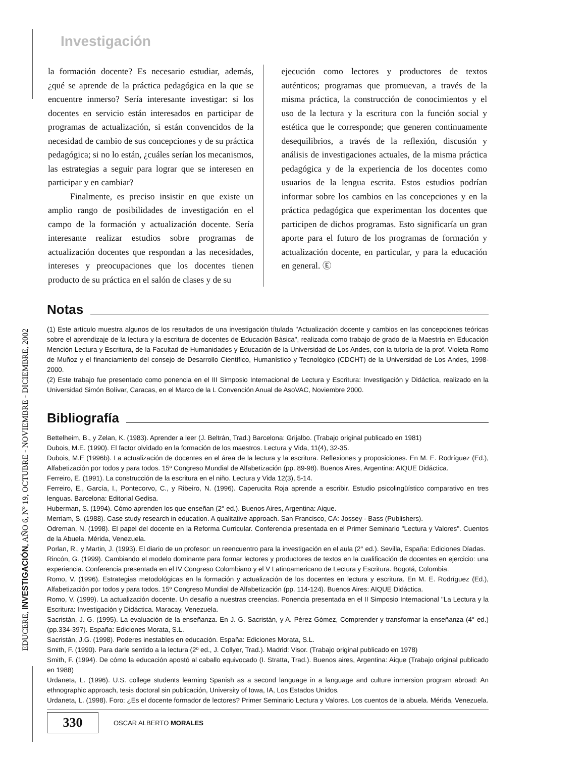EDUCERE, INVESTIGACIÓN, AÑO 6, Nº 19, OCTUBRE - NOVIEMBRE - DICIEMBRE, 2002
Investigación
la formación docente? Es necesario estudiar, además, ¿qué se aprende de la práctica pedagógica en la que se encuentre inmerso? Sería interesante investigar: si los docentes en servicio están interesados en participar de programas de actualización, si están convencidos de la necesidad de cambio de sus concepciones y de su práctica pedagógica; si no lo están, ¿cuáles serían los mecanismos, las estrategias a seguir para lograr que se interesen en participar y en cambiar?
Finalmente, es preciso insistir en que existe un amplio rango de posibilidades de investigación en el campo de la formación y actualización docente. Sería interesante realizar estudios sobre programas de actualización docentes que respondan a las necesidades, intereses y preocupaciones que los docentes tienen producto de su práctica en el salón de clases y de su
ejecución como lectores y productores de textos auténticos; programas que promuevan, a través de la misma práctica, la construcción de conocimientos y el uso de la lectura y la escritura con la función social y estética que le corresponde; que generen continuamente desequilibrios, a través de la reflexión, discusión y análisis de investigaciones actuales, de la misma práctica pedagógica y de la experiencia de los docentes como usuarios de la lengua escrita. Estos estudios podrían informar sobre los cambios en las concepciones y en la práctica pedagógica que experimentan los docentes que participen de dichos programas. Esto significaría un gran aporte para el futuro de los programas de formación y actualización docente, en particular, y para la educación en general. Ⓔ
Notas
(1) Este artículo muestra algunos de los resultados de una investigación títulada "Actualización docente y cambios en las concepciones teóricas sobre el aprendizaje de la lectura y la escritura de docentes de Educación Básica", realizada como trabajo de grado de la Maestría en Educación Mención Lectura y Escritura, de la Facultad de Humanidades y Educación de la Universidad de Los Andes, con la tutoría de la prof. Violeta Romo de Muñoz y el financiamiento del consejo de Desarrollo Científico, Humanístico y Tecnológico (CDCHT) de la Universidad de Los Andes, 1998-2000.
(2) Este trabajo fue presentado como ponencia en el III Simposio Internacional de Lectura y Escritura: Investigación y Didáctica, realizado en la Universidad Simón Bolívar, Caracas, en el Marco de la L Convención Anual de AsoVAC, Noviembre 2000.
Bibliografía
Bettelheim, B., y Zelan, K. (1983). Aprender a leer (J. Beltrán, Trad.) Barcelona: Grijalbo. (Trabajo original publicado en 1981)
Dubois, M.E. (1990). El factor olvidado en la formación de los maestros. Lectura y Vida, 11(4), 32-35.
Dubois, M.E (1996b). La actualización de docentes en el área de la lectura y la escritura. Reflexiones y proposiciones. En M. E. Rodríguez (Ed.), Alfabetización por todos y para todos. 15º Congreso Mundial de Alfabetización (pp. 89-98). Buenos Aires, Argentina: AIQUE Didáctica.
Ferreiro, E. (1991). La construcción de la escritura en el niño. Lectura y Vida 12(3), 5-14.
Ferreiro, E., García, I., Pontecorvo, C., y Ribeiro, N. (1996). Caperucita Roja aprende a escribir. Estudio psicolingüístico comparativo en tres lenguas. Barcelona: Editorial Gedisa.
Huberman, S. (1994). Cómo aprenden los que enseñan (2° ed.). Buenos Aires, Argentina: Aique.
Merriam, S. (1988). Case study research in education. A qualitative approach. San Francisco, CA: Jossey - Bass (Publishers).
Odreman, N. (1998). El papel del docente en la Reforma Curricular. Conferencia presentada en el Primer Seminario "Lectura y Valores". Cuentos de la Abuela. Mérida, Venezuela.
Porlan, R., y Martin, J. (1993). El diario de un profesor: un reencuentro para la investigación en el aula (2° ed.). Sevilla, España: Ediciones Díadas.
Rincón, G. (1999). Cambiando el modelo dominante para formar lectores y productores de textos en la cualificación de docentes en ejercicio: una experiencia. Conferencia presentada en el IV Congreso Colombiano y el V Latinoamericano de Lectura y Escritura. Bogotá, Colombia.
Romo, V. (1996). Estrategias metodológicas en la formación y actualización de los docentes en lectura y escritura. En M. E. Rodríguez (Ed.), Alfabetización por todos y para todos. 15º Congreso Mundial de Alfabetización (pp. 114-124). Buenos Aires: AIQUE Didáctica.
Romo, V. (1999). La actualización docente. Un desafío a nuestras creencias. Ponencia presentada en el II Simposio Internacional "La Lectura y la Escritura: Investigación y Didáctica. Maracay, Venezuela.
Sacristán, J. G. (1995). La evaluación de la enseñanza. En J. G. Sacristán, y A. Pérez Gómez, Comprender y transformar la enseñanza (4° ed.) (pp.334-397). España: Ediciones Morata, S.L.
Sacristán, J.G. (1998). Poderes inestables en educación. España: Ediciones Morata, S.L.
Smith, F. (1990). Para darle sentido a la lectura (2º ed., J. Collyer, Trad.). Madrid: Visor. (Trabajo original publicado en 1978)
Smith, F. (1994). De cómo la educación apostó al caballo equivocado (I. Stratta, Trad.). Buenos aires, Argentina: Aique (Trabajo original publicado en 1988)
Urdaneta, L. (1996). U.S. college students learning Spanish as a second language in a language and culture inmersion program abroad: An ethnographic approach, tesis doctoral sin publicación, University of Iowa, IA, Los Estados Unidos.
Urdaneta, L. (1998). Foro: ¿Es el docente formador de lectores? Primer Seminario Lectura y Valores. Los cuentos de la abuela. Mérida, Venezuela.
330
OSCAR ALBERTO MORALES